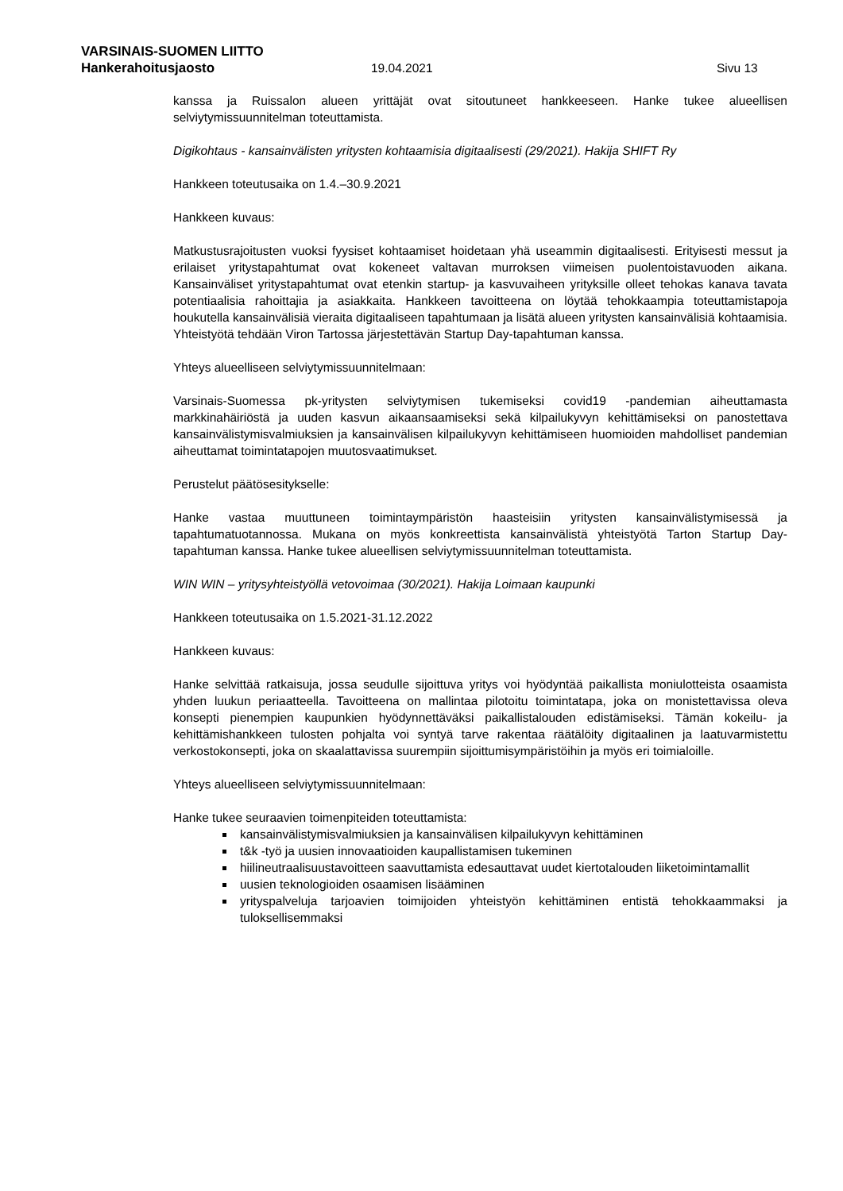VARSINAIS-SUOMEN LIITTO
Hankerahoitusjaosto 19.04.2021 Sivu 13
kanssa ja Ruissalon alueen yrittäjät ovat sitoutuneet hankkeeseen. Hanke tukee alueellisen selviytymissuunnitelman toteuttamista.
Digikohtaus - kansainvälisten yritysten kohtaamisia digitaalisesti (29/2021). Hakija SHIFT Ry
Hankkeen toteutusaika on 1.4.–30.9.2021
Hankkeen kuvaus:
Matkustusrajoitusten vuoksi fyysiset kohtaamiset hoidetaan yhä useammin digitaalisesti. Erityisesti messut ja erilaiset yritystapahtumat ovat kokeneet valtavan murroksen viimeisen puolentoistavuoden aikana. Kansainväliset yritystapahtumat ovat etenkin startup- ja kasvuvaiheen yrityksille olleet tehokas kanava tavata potentiaalisia rahoittajia ja asiakkaita. Hankkeen tavoitteena on löytää tehokkaampia toteuttamistapoja houkutella kansainvälisiä vieraita digitaaliseen tapahtumaan ja lisätä alueen yritysten kansainvälisiä kohtaamisia. Yhteistyötä tehdään Viron Tartossa järjestettävän Startup Day-tapahtuman kanssa.
Yhteys alueelliseen selviytymissuunnitelmaan:
Varsinais-Suomessa pk-yritysten selviytymisen tukemiseksi covid19 -pandemian aiheuttamasta markkinahäiriöstä ja uuden kasvun aikaansaamiseksi sekä kilpailukyvyn kehittämiseksi on panostettava kansainvälistymisvalmiuksien ja kansainvälisen kilpailukyvyn kehittämiseen huomioiden mahdolliset pandemian aiheuttamat toimintatapojen muutosvaatimukset.
Perustelut päätösesitykselle:
Hanke vastaa muuttuneen toimintaympäristön haasteisiin yritysten kansainvälistymisessä ja tapahtumatuotannossa. Mukana on myös konkreettista kansainvälistä yhteistyötä Tarton Startup Day-tapahtuman kanssa. Hanke tukee alueellisen selviytymissuunnitelman toteuttamista.
WIN WIN – yritysyhteistyöllä vetovoimaa (30/2021). Hakija Loimaan kaupunki
Hankkeen toteutusaika on 1.5.2021-31.12.2022
Hankkeen kuvaus:
Hanke selvittää ratkaisuja, jossa seudulle sijoittuva yritys voi hyödyntää paikallista moniulotteista osaamista yhden luukun periaatteella. Tavoitteena on mallintaa pilotoitu toimintatapa, joka on monistettavissa oleva konsepti pienempien kaupunkien hyödynnettäväksi paikallistalouden edistämiseksi. Tämän kokeilu- ja kehittämishankkeen tulosten pohjalta voi syntyä tarve rakentaa räätälöity digitaalinen ja laatuvarmistettu verkostokonsepti, joka on skaalattavissa suurempiin sijoittumisympäristöihin ja myös eri toimialoille.
Yhteys alueelliseen selviytymissuunnitelmaan:
Hanke tukee seuraavien toimenpiteiden toteuttamista:
kansainvälistymisvalmiuksien ja kansainvälisen kilpailukyvyn kehittäminen
t&k -työ ja uusien innovaatioiden kaupallistamisen tukeminen
hiilineutraalisuustavoitteen saavuttamista edesauttavat uudet kiertotalouden liiketoimintamallit
uusien teknologioiden osaamisen lisääminen
yrityspalveluja tarjoavien toimijoiden yhteistyön kehittäminen entistä tehokkaammaksi ja tuloksellisemmaksi